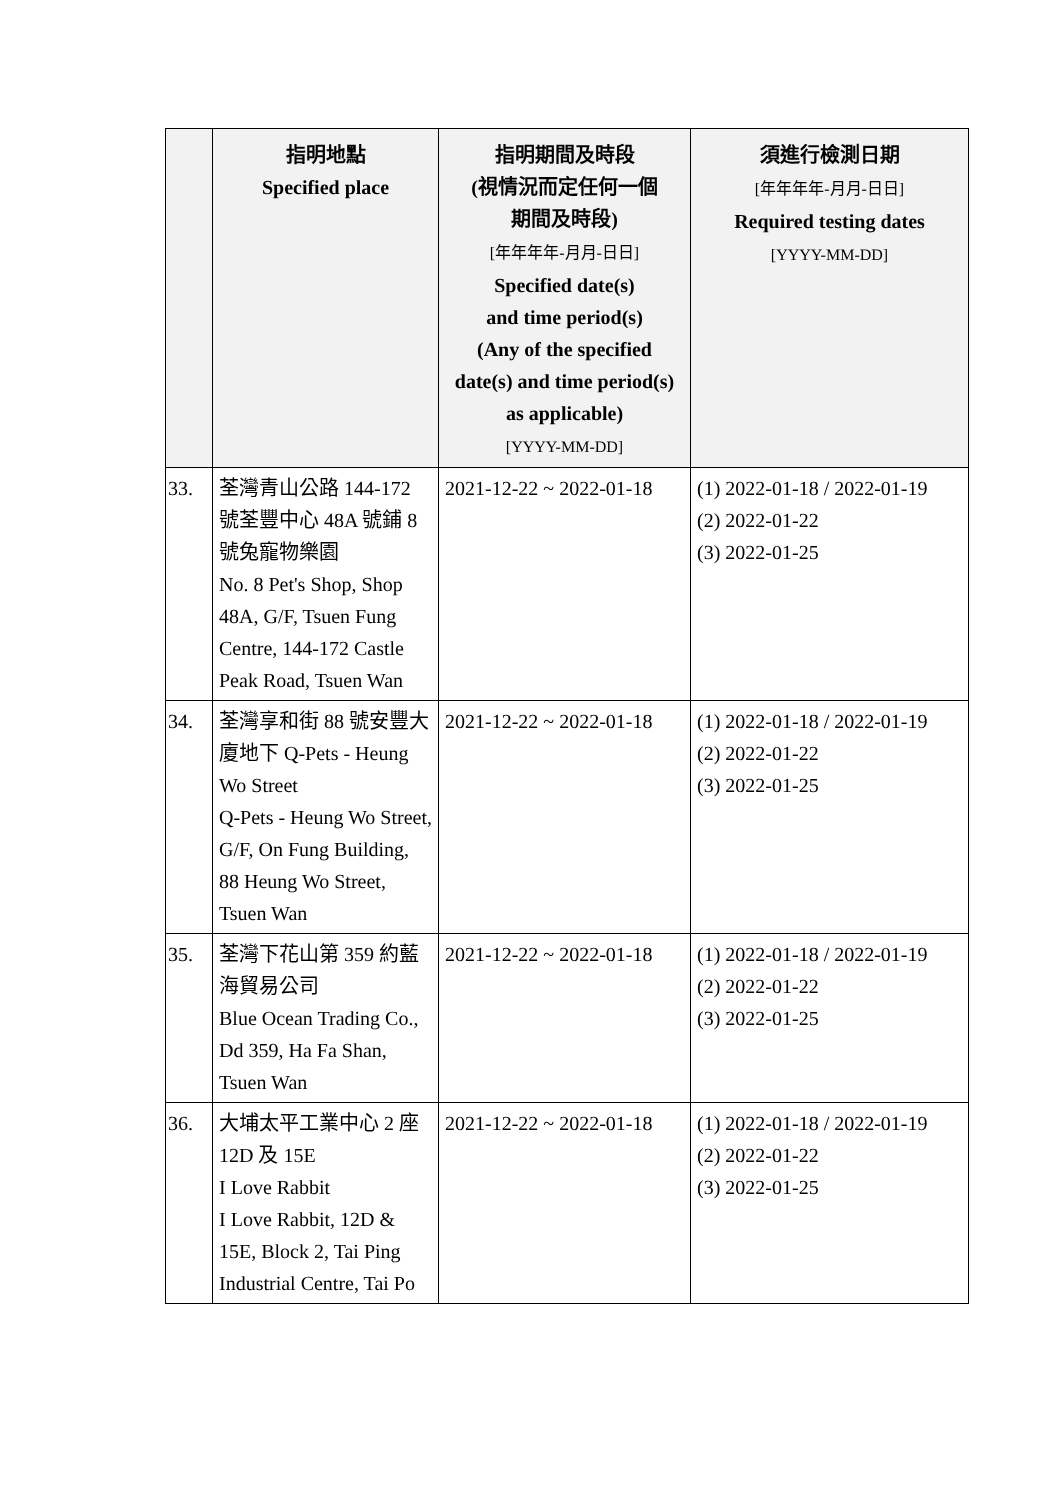| | 指明地點 Specified place | 指明期間及時段 (視情況而定任何一個 期間及時段) [年年年年-月月-日日] Specified date(s) and time period(s) (Any of the specified date(s) and time period(s) as applicable) [YYYY-MM-DD] | 須進行檢測日期 [年年年年-月月-日日] Required testing dates [YYYY-MM-DD] |
| --- | --- | --- | --- |
| 33. | 荃灣青山公路 144-172 號荃豐中心 48A 號鋪 8 號兔寵物樂園 No. 8 Pet's Shop, Shop 48A, G/F, Tsuen Fung Centre, 144-172 Castle Peak Road, Tsuen Wan | 2021-12-22 ~ 2022-01-18 | (1) 2022-01-18 / 2022-01-19 (2) 2022-01-22 (3) 2022-01-25 |
| 34. | 荃灣享和街 88 號安豐大廈地下 Q-Pets - Heung Wo Street Q-Pets - Heung Wo Street, G/F, On Fung Building, 88 Heung Wo Street, Tsuen Wan | 2021-12-22 ~ 2022-01-18 | (1) 2022-01-18 / 2022-01-19 (2) 2022-01-22 (3) 2022-01-25 |
| 35. | 荃灣下花山第 359 約藍海貿易公司 Blue Ocean Trading Co., Dd 359, Ha Fa Shan, Tsuen Wan | 2021-12-22 ~ 2022-01-18 | (1) 2022-01-18 / 2022-01-19 (2) 2022-01-22 (3) 2022-01-25 |
| 36. | 大埔太平工業中心 2 座 12D 及 15E I Love Rabbit I Love Rabbit, 12D & 15E, Block 2, Tai Ping Industrial Centre, Tai Po | 2021-12-22 ~ 2022-01-18 | (1) 2022-01-18 / 2022-01-19 (2) 2022-01-22 (3) 2022-01-25 |